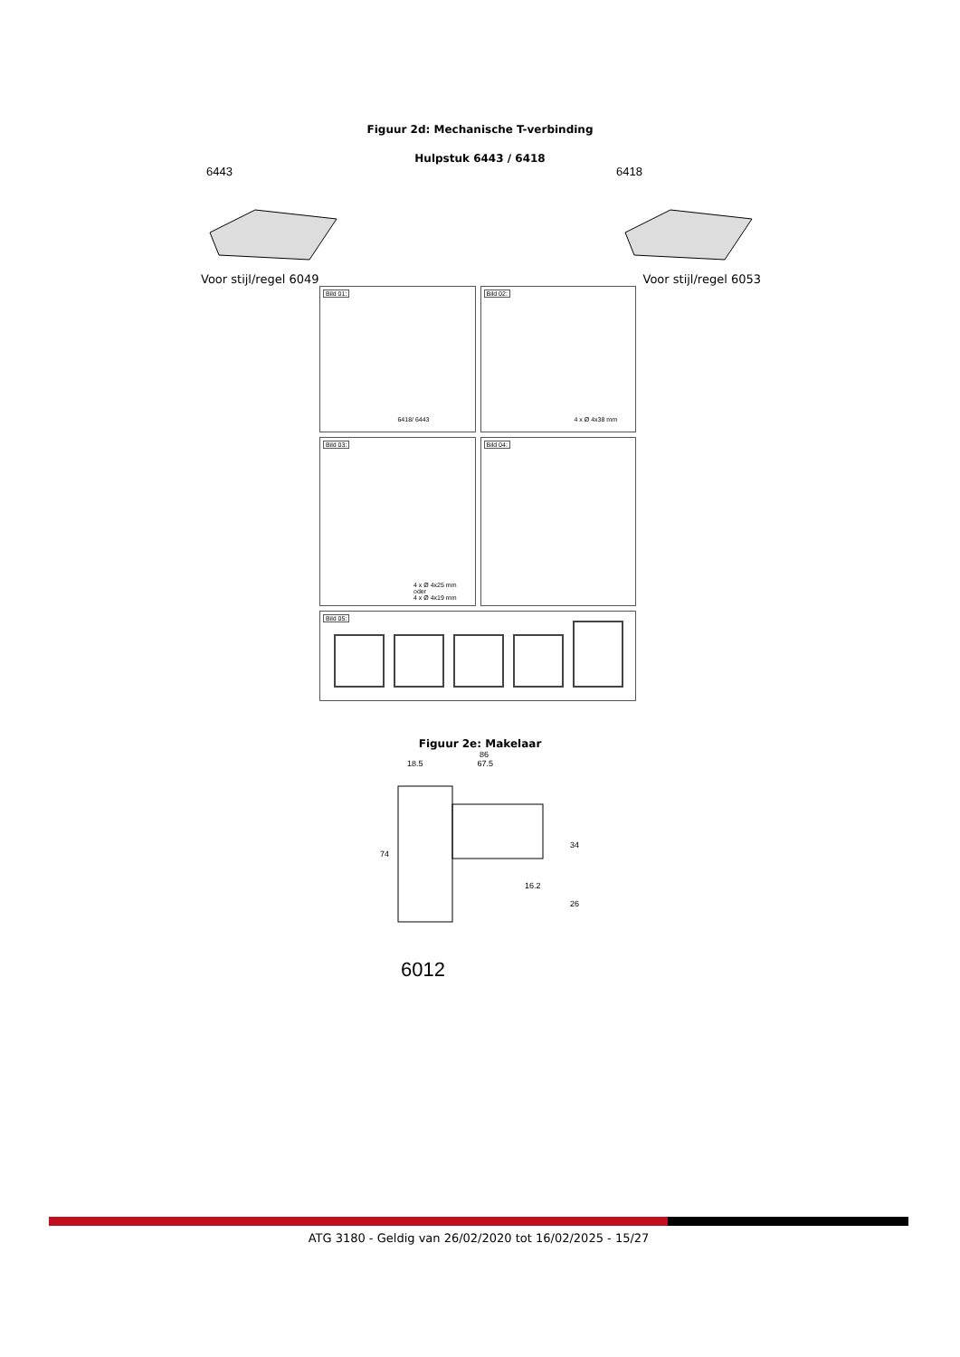Figuur 2d: Mechanische T-verbinding
Hulpstuk 6443 / 6418
6443
Voor stijl/regel 6049
6418
Voor stijl/regel 6053
Bild 01:
6418/ 6443
Bild 02:
4 x Ø 4x38 mm
Bild 03:
4 x Ø 4x25 mm
oder
4 x Ø 4x19 mm
Bild 04:
Bild 05:
Figuur 2e: Makelaar
86
18.5 67.5
74
34
16.2
26
6012
ATG 3180 - Geldig van 26/02/2020 tot 16/02/2025 - 15/27